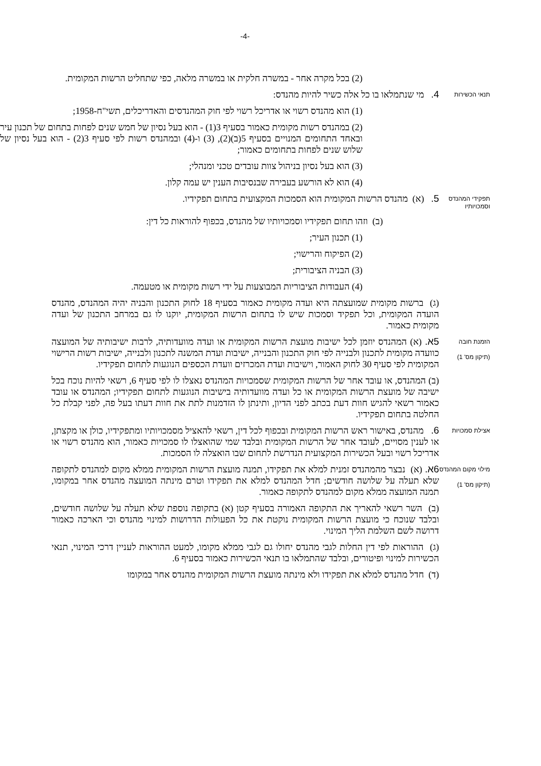-4-
(2) בכל מקרה אחר - במשרה חלקית או במשרה מלאה, כפי שתחליט הרשות המקומית.
תנאי הכשירות
4. מי שנתמלאו בו כל אלה כשיר להיות מהנדס:
(1) הוא מהנדס רשוי או אדריכל רשוי לפי חוק המהנדסים והאדריכלים, תשי"ח-1958;
(2) במהנדס רשות מקומית כאמור בסעיף 3(1) - הוא בעל נסיון של חמש שנים לפחות בתחום של תכנון עיר ובאחד התחומים המנויים בסעיף 5(ב)(2), (3) ו-(4) ובמהנדס רשות לפי סעיף 3(2) - הוא בעל נסיון של שלוש שנים לפחות בתחומים כאמור;
(3) הוא בעל נסיון בניהול צוות עובדים טכני ומנהלי;
(4) הוא לא הורשע בעבירה שבנסיבות הענין יש עמה קלון.
תפקידי המהנדס וסמכויותיו
5. (א) מהנדס הרשות המקומית הוא הסמכות המקצועית בתחום תפקידיו.
(ב) וזהו תחום תפקידיו וסמכויותיו של מהנדס, בכפוף להוראות כל דין:
(1) תכנון העיר;
(2) הפיקוח והרישוי;
(3) הבניה הציבורית;
(4) העבודות הציבוריות המבוצעות על ידי רשות מקומית או מטעמה.
(ג) ברשות מקומית שמועצתה היא ועדה מקומית כאמור בסעיף 18 לחוק התכנון והבניה יהיה המהנדס, מהנדס הועדה המקומית, וכל תפקיד וסמכות שיש לו בתחום הרשות המקומית, יוקנו לו גם במרחב התכנון של ועדה מקומית כאמור.
הזמנת חובה
(תיקון מס' 1)
5א. (א) המהנדס יוזמן לכל ישיבות מועצת הרשות המקומית או ועדה מוועדותיה, לרבות ישיבותיה של המועצה כוועדה מקומית לתכנון ולבנייה לפי חוק התכנון והבנייה, ישיבות ועדת המשנה לתכנון ולבנייה, ישיבות רשות הרישוי המקומית לפי סעיף 30 לחוק האמור, וישיבות ועדת המכרזים וועדת הכספים הנוגעות לתחום תפקידיו.
(ב) המהנדס, או עובד אחר של הרשות המקומית שסמכויות המהנדס נאצלו לו לפי סעיף 6, רשאי להיות נוכח בכל ישיבה של מועצת הרשות המקומית או כל ועדה מוועדותיה בישיבות הנוגעות לתחום תפקידיו; המהנדס או עובד כאמור רשאי להגיש חוות דעת בכתב לפני הדיון, ותינתן לו הזדמנות לתת את חוות דעתו בעל פה, לפני קבלת כל החלטה בתחום תפקידיו.
אצילת סמכויות
6. מהנדס, באישור ראש הרשות המקומית ובכפוף לכל דין, רשאי להאציל מסמכויותיו ומתפקידיו, כולן או מקצתן, או לענין מסויים, לעובד אחר של הרשות המקומית ובלבד שמי שהואצלו לו סמכויות כאמור, הוא מהנדס רשוי או אדריכל רשוי ובעל הכשירות המקצועית הנדרשת לתחום שבו הואצלה לו הסמכות.
מילוי מקום המהנדס
(תיקון מס' 1)
6א. (א) נבצר מהמהנדס זמנית למלא את תפקידו, תמנה מועצת הרשות המקומית ממלא מקום למהנדס לתקופה שלא תעלה על שלושה חודשים; חדל המהנדס למלא את תפקידו וטרם מינתה המועצה מהנדס אחר במקומו, תמנה המועצה ממלא מקום למהנדס לתקופה כאמור.
(ב) השר רשאי להאריך את התקופה האמורה בסעיף קטן (א) בתקופה נוספת שלא תעלה על שלושה חודשים, ובלבד שנוכח כי מועצת הרשות המקומית נוקטת את כל הפעולות הדרושות למינוי מהנדס וכי הארכה כאמור דרושה לשם השלמת הליך המינוי.
(ג) ההוראות לפי דין החלות לגבי מהנדס יחולו גם לגבי ממלא מקומו, למעט ההוראות לעניין דרכי המינוי, תנאי הכשירות למינוי ופיטורים, ובלבד שהתמלאו בו תנאי הכשירות כאמור בסעיף 6.
(ד) חדל מהנדס למלא את תפקידו ולא מינתה מועצת הרשות המקומית מהנדס אחר במקומו